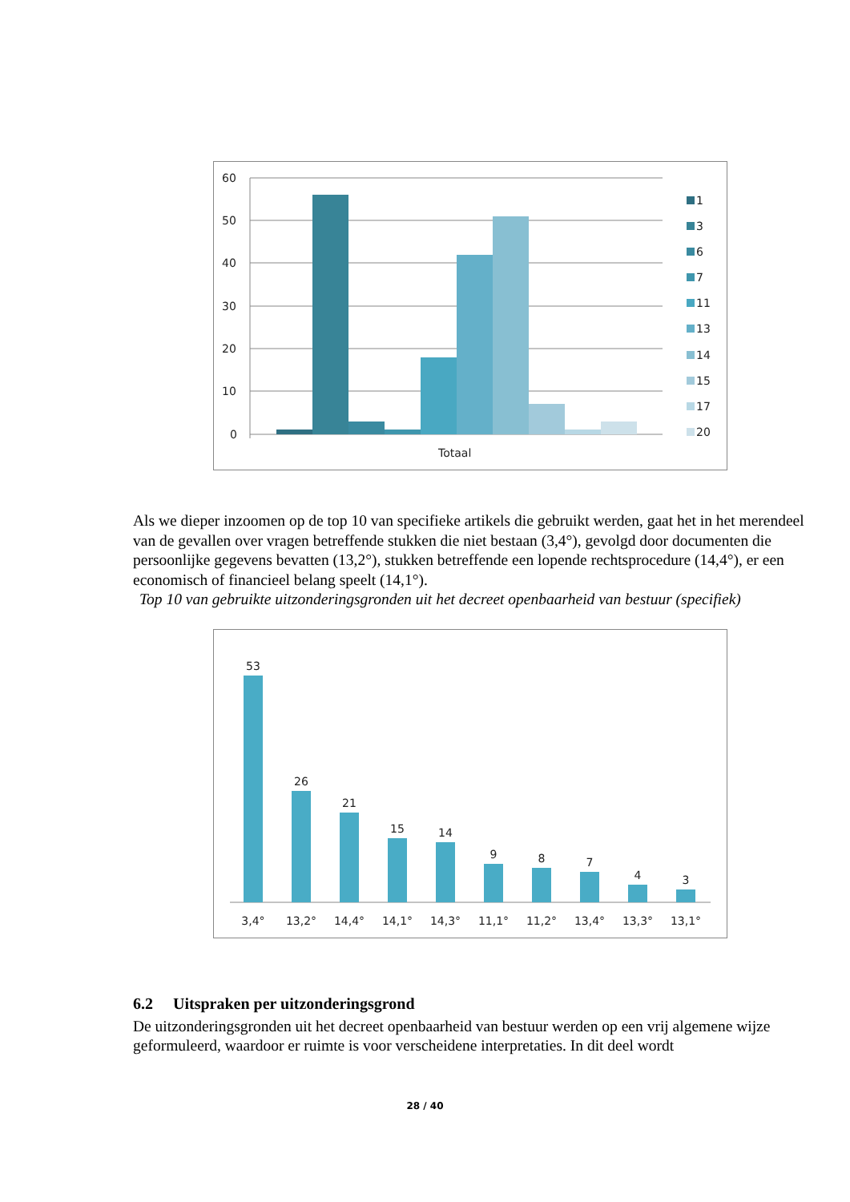60
50
40
30
20
10
0
Totaal
1
3
6
7
11
13
14
15
17
20
Als we dieper inzoomen op de top 10 van specifieke artikels die gebruikt werden, gaat het in het merendeel van de gevallen over vragen betreffende stukken die niet bestaan (3,4°), gevolgd door documenten die persoonlijke gegevens bevatten (13,2°), stukken betreffende een lopende rechtsprocedure (14,4°), er een economisch of financieel belang speelt (14,1°).
Top 10 van gebruikte uitzonderingsgronden uit het decreet openbaarheid van bestuur (specifiek)
53
26
21
15
14
9
8
7
4
3
3,4°
13,2°
14,4°
14,1°
14,3°
11,1°
11,2°
13,4°
13,3°
13,1°
6.2 Uitspraken per uitzonderingsgrond
De uitzonderingsgronden uit het decreet openbaarheid van bestuur werden op een vrij algemene wijze geformuleerd, waardoor er ruimte is voor verscheidene interpretaties. In dit deel wordt
28 / 40